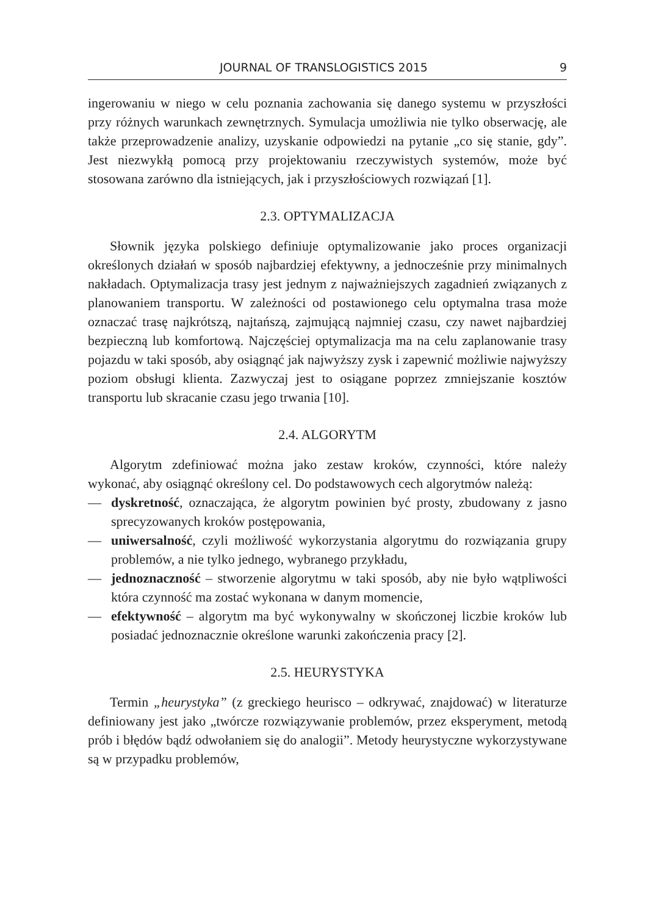JOURNAL OF TRANSLOGISTICS 2015 9
ingerowaniu w niego w celu poznania zachowania się danego systemu w przyszłości przy różnych warunkach zewnętrznych. Symulacja umożliwia nie tylko obserwację, ale także przeprowadzenie analizy, uzyskanie odpowiedzi na pytanie „co się stanie, gdy”. Jest niezwykłą pomocą przy projektowaniu rzeczywistych systemów, może być stosowana zarówno dla istniejących, jak i przyszłościowych rozwiązań [1].
2.3. OPTYMALIZACJA
Słownik języka polskiego definiuje optymalizowanie jako proces organizacji określonych działań w sposób najbardziej efektywny, a jednocześnie przy minimalnych nakładach. Optymalizacja trasy jest jednym z najważniejszych zagadnień związanych z planowaniem transportu. W zależności od postawionego celu optymalna trasa może oznaczać trasę najkrótszą, najtańszą, zajmującą najmniej czasu, czy nawet najbardziej bezpieczną lub komfortową. Najczęściej optymalizacja ma na celu zaplanowanie trasy pojazdu w taki sposób, aby osiągnąć jak najwyższy zysk i zapewnić możliwie najwyższy poziom obsługi klienta. Zazwyczaj jest to osiągane poprzez zmniejszanie kosztów transportu lub skracanie czasu jego trwania [10].
2.4. ALGORYTM
Algorytm zdefiniować można jako zestaw kroków, czynności, które należy wykonać, aby osiągnąć określony cel. Do podstawowych cech algorytmów należą:
— dyskretność, oznaczająca, że algorytm powinien być prosty, zbudowany z jasno sprecyzowanych kroków postępowania,
— uniwersalność, czyli możliwość wykorzystania algorytmu do rozwiązania grupy problemów, a nie tylko jednego, wybranego przykładu,
— jednoznaczność – stworzenie algorytmu w taki sposób, aby nie było wątpliwości która czynność ma zostać wykonana w danym momencie,
— efektywność – algorytm ma być wykonywalny w skończonej liczbie kroków lub posiadać jednoznacznie określone warunki zakończenia pracy [2].
2.5. HEURYSTYKA
Termin „heurystyka” (z greckiego heurisco – odkrywać, znajdować) w literaturze definiowany jest jako „twórcze rozwiązywanie problemów, przez eksperyment, metodą prób i błędów bądź odwołaniem się do analogii”. Metody heurystyczne wykorzystywane są w przypadku problemów,